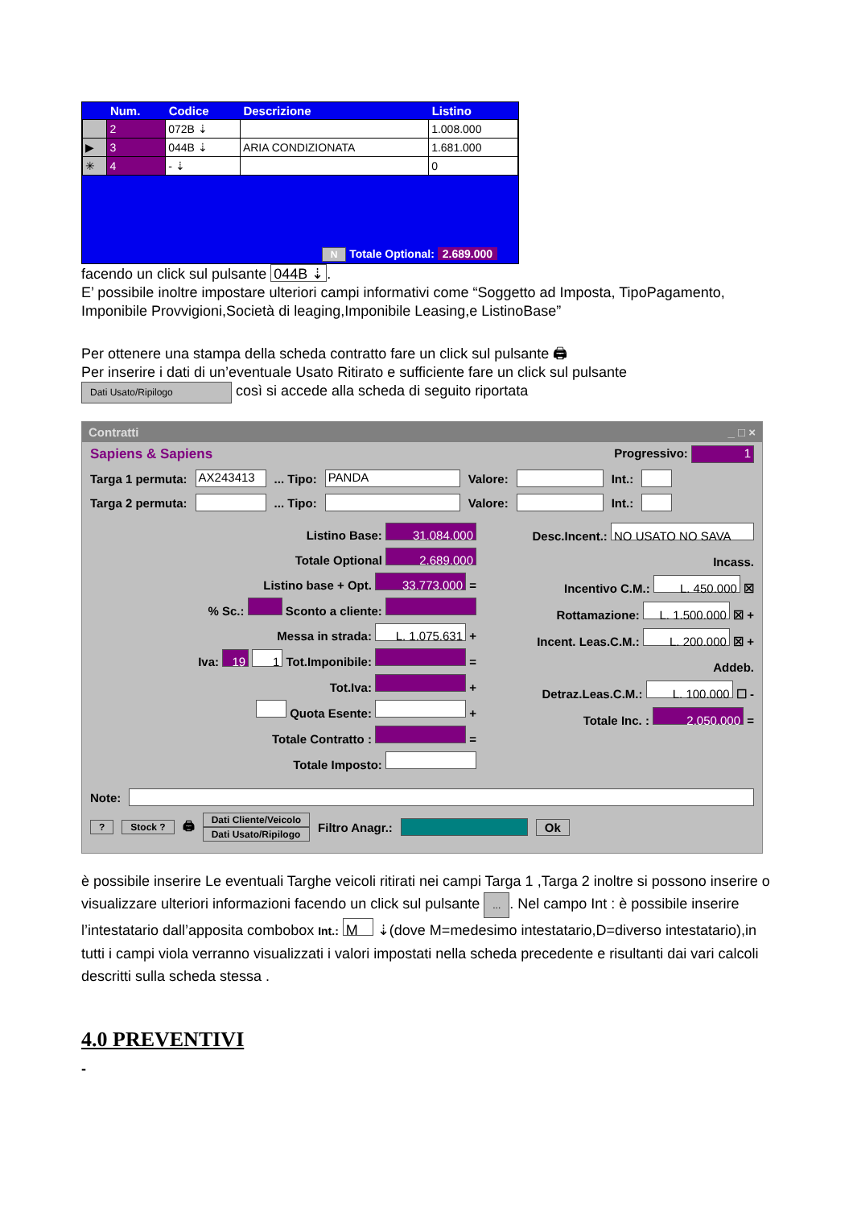| | Num. | Codice | Descrizione | Listino |
| --- | --- | --- | --- | --- |
| | 2 | 072B ⇣ | | 1.008.000 |
| ▶ | 3 | 044B ⇣ | ARIA CONDIZIONATA | 1.681.000 |
| ✳ | 4 | - ⇣ | | 0 |
N Totale Optional: 2.689.000
facendo un click sul pulsante 044B ⇣.
E’ possibile inoltre impostare ulteriori campi informativi come “Soggetto ad Imposta, TipoPagamento, Imponibile Provvigioni,Società di leaging,Imponibile Leasing,e ListinoBase”
Per ottenere una stampa della scheda contratto fare un click sul pulsante 🖨
Per inserire i dati di un’eventuale Usato Ritirato e sufficiente fare un click sul pulsante
Dati Usato/Ripilogo così si accede alla scheda di seguito riportata
Contratti _ □ ×
Sapiens & Sapiens Progressivo: 1
Targa 1 permuta: AX243413 ... Tipo: PANDA Valore: Int.:
Targa 2 permuta: ... Tipo: Valore: Int.:
Listino Base: 31.084.000
Totale Optional 2.689.000
Listino base + Opt. 33.773.000 =
% Sc.: Sconto a cliente:
Messa in strada: L. 1.075.631 +
Iva: 19 1 Tot.Imponibile: =
Tot.Iva: +
Quota Esente: +
Totale Contratto : =
Totale Imposto:
Desc.Incent.: NO USATO NO SAVA
Incass.
Incentivo C.M.: L. 450.000 ☒
Rottamazione: L. 1.500.000 ☒ +
Incent. Leas.C.M.: L. 200.000 ☒ +
Addeb.
Detraz.Leas.C.M.: L. 100.000 ☐ -
Totale Inc. : 2.050.000 =
Note:
? Stock ? 🖨 Dati Cliente/Veicolo
Dati Usato/Ripilogo Filtro Anagr.: Ok
è possibile inserire Le eventuali Targhe veicoli ritirati nei campi Targa 1 ,Targa 2 inoltre si possono inserire o visualizzare ulteriori informazioni facendo un click sul pulsante .... Nel campo Int : è possibile inserire l’intestatario dall’apposita combobox Int.: M ⇣(dove M=medesimo intestatario,D=diverso intestatario),in tutti i campi viola verranno visualizzati i valori impostati nella scheda precedente e risultanti dai vari calcoli descritti sulla scheda stessa .
4.0 PREVENTIVI
-